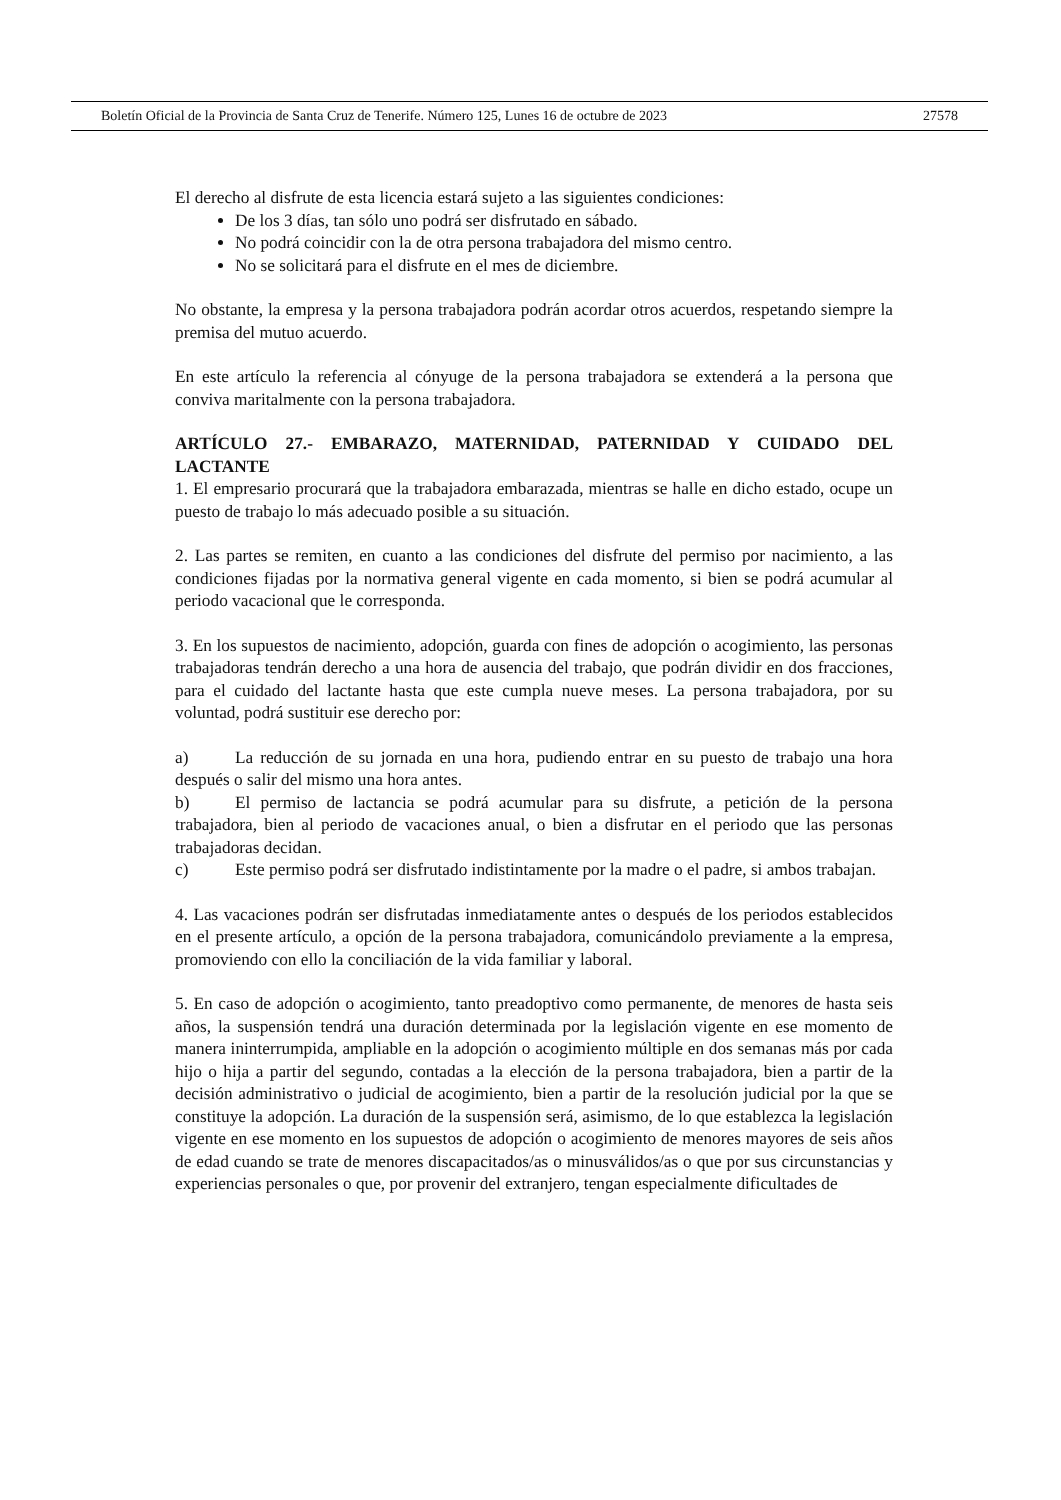Boletín Oficial de la Provincia de Santa Cruz de Tenerife. Número 125, Lunes 16 de octubre de 2023 27578
El derecho al disfrute de esta licencia estará sujeto a las siguientes condiciones:
De los 3 días, tan sólo uno podrá ser disfrutado en sábado.
No podrá coincidir con la de otra persona trabajadora del mismo centro.
No se solicitará para el disfrute en el mes de diciembre.
No obstante, la empresa y la persona trabajadora podrán acordar otros acuerdos, respetando siempre la premisa del mutuo acuerdo.
En este artículo la referencia al cónyuge de la persona trabajadora se extenderá a la persona que conviva maritalmente con la persona trabajadora.
ARTÍCULO 27.- EMBARAZO, MATERNIDAD, PATERNIDAD Y CUIDADO DEL LACTANTE
1. El empresario procurará que la trabajadora embarazada, mientras se halle en dicho estado, ocupe un puesto de trabajo lo más adecuado posible a su situación.
2. Las partes se remiten, en cuanto a las condiciones del disfrute del permiso por nacimiento, a las condiciones fijadas por la normativa general vigente en cada momento, si bien se podrá acumular al periodo vacacional que le corresponda.
3. En los supuestos de nacimiento, adopción, guarda con fines de adopción o acogimiento, las personas trabajadoras tendrán derecho a una hora de ausencia del trabajo, que podrán dividir en dos fracciones, para el cuidado del lactante hasta que este cumpla nueve meses. La persona trabajadora, por su voluntad, podrá sustituir ese derecho por:
a) La reducción de su jornada en una hora, pudiendo entrar en su puesto de trabajo una hora después o salir del mismo una hora antes.
b) El permiso de lactancia se podrá acumular para su disfrute, a petición de la persona trabajadora, bien al periodo de vacaciones anual, o bien a disfrutar en el periodo que las personas trabajadoras decidan.
c) Este permiso podrá ser disfrutado indistintamente por la madre o el padre, si ambos trabajan.
4. Las vacaciones podrán ser disfrutadas inmediatamente antes o después de los periodos establecidos en el presente artículo, a opción de la persona trabajadora, comunicándolo previamente a la empresa, promoviendo con ello la conciliación de la vida familiar y laboral.
5. En caso de adopción o acogimiento, tanto preadoptivo como permanente, de menores de hasta seis años, la suspensión tendrá una duración determinada por la legislación vigente en ese momento de manera ininterrumpida, ampliable en la adopción o acogimiento múltiple en dos semanas más por cada hijo o hija a partir del segundo, contadas a la elección de la persona trabajadora, bien a partir de la decisión administrativo o judicial de acogimiento, bien a partir de la resolución judicial por la que se constituye la adopción. La duración de la suspensión será, asimismo, de lo que establezca la legislación vigente en ese momento en los supuestos de adopción o acogimiento de menores mayores de seis años de edad cuando se trate de menores discapacitados/as o minusválidos/as o que por sus circunstancias y experiencias personales o que, por provenir del extranjero, tengan especialmente dificultades de